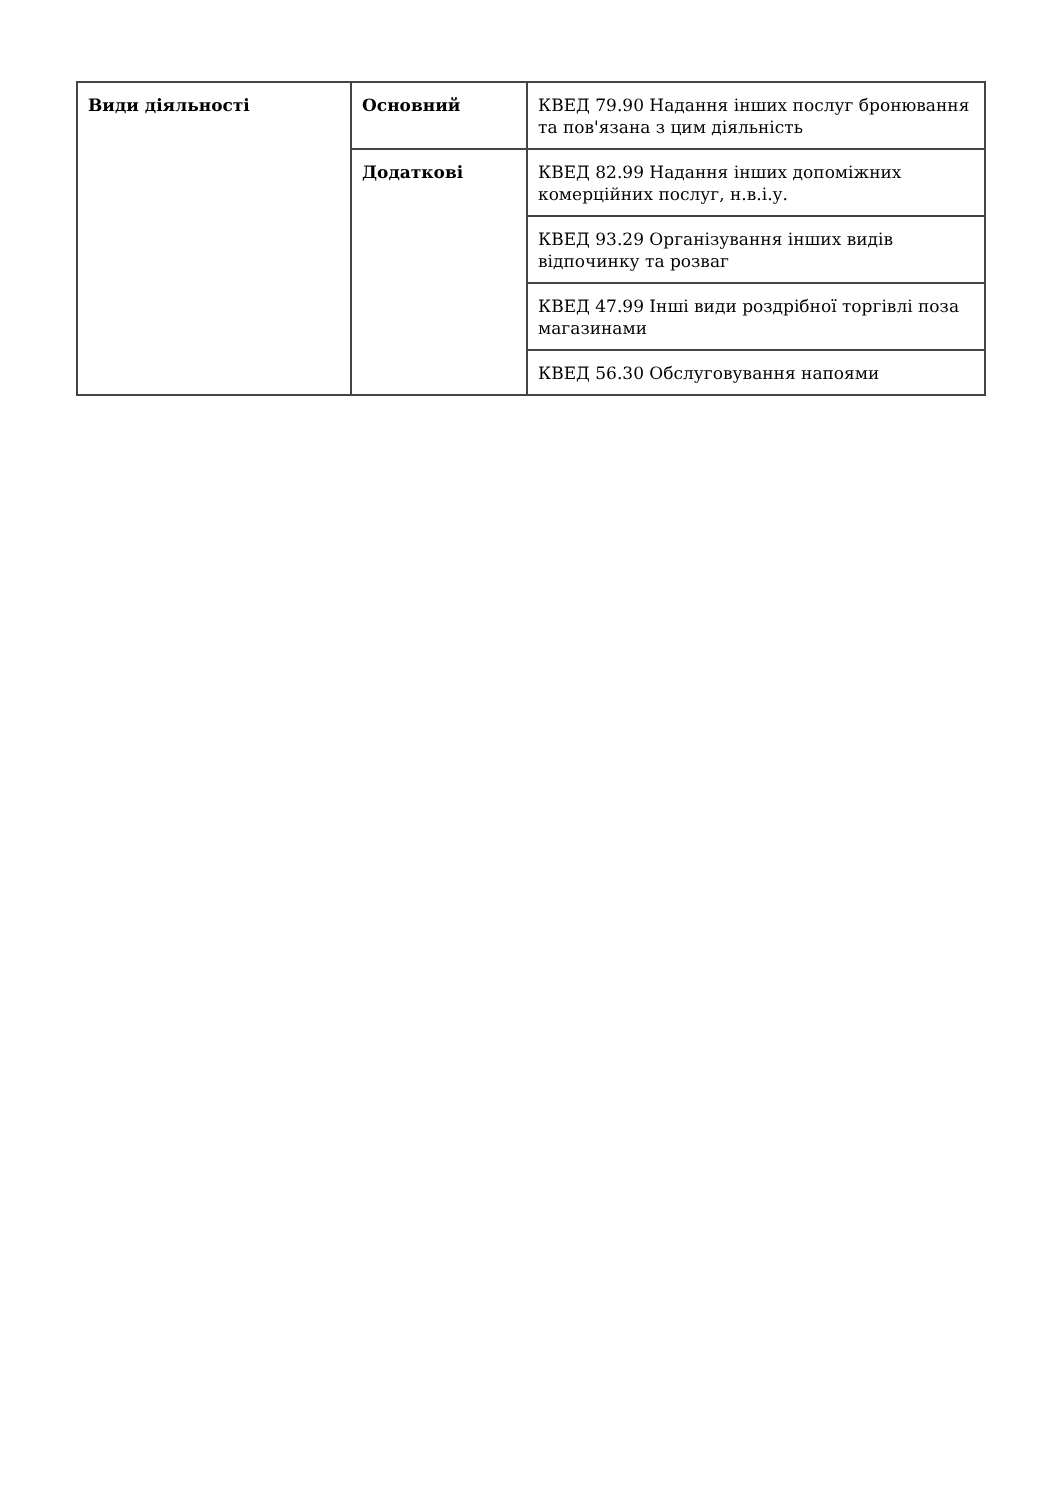| Види діяльності | Основний | КВЕД 79.90 Надання інших послуг бронювання та пов'язана з цим діяльність |
| | Додаткові | КВЕД 82.99 Надання інших допоміжних комерційних послуг, н.в.і.у. |
| | | КВЕД 93.29 Організування інших видів відпочинку та розваг |
| | | КВЕД 47.99 Інші види роздрібної торгівлі поза магазинами |
| | | КВЕД 56.30 Обслуговування напоями |